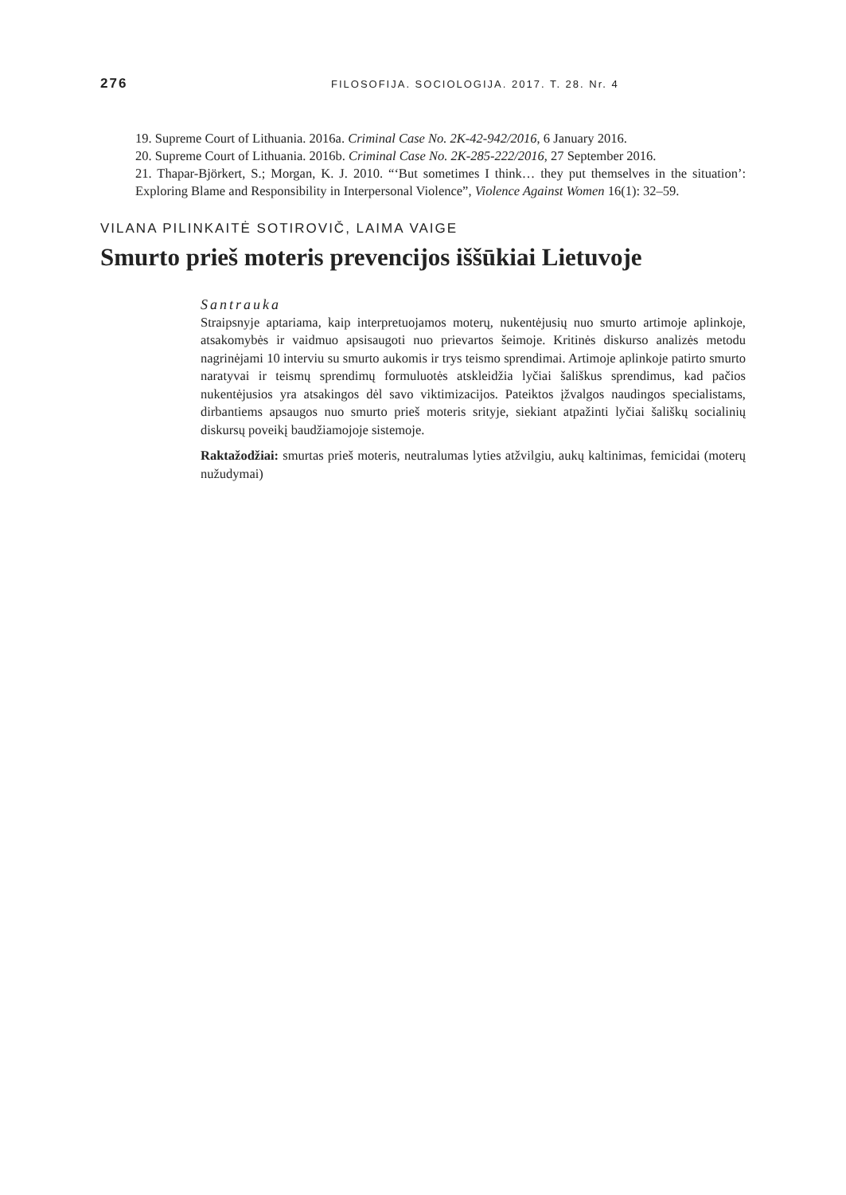276 FILOSOFIJA. SOCIOLOGIJA. 2017. T. 28. Nr. 4
19. Supreme Court of Lithuania. 2016a. Criminal Case No. 2K-42-942/2016, 6 January 2016.
20. Supreme Court of Lithuania. 2016b. Criminal Case No. 2K-285-222/2016, 27 September 2016.
21. Thapar-Björkert, S.; Morgan, K. J. 2010. “‘But sometimes I think… they put themselves in the situation’: Exploring Blame and Responsibility in Interpersonal Violence”, Violence Against Women 16(1): 32–59.
VILANA PILINKAITĖ SOTIROVIČ, LAIMA VAIGE
Smurto prieš moteris prevencijos iššūkiai Lietuvoje
Santrauka
Straipsnyje aptariama, kaip interpretuojamos moterų, nukentėjusių nuo smurto artimoje aplinkoje, atsakomybės ir vaidmuo apsisaugoti nuo prievartos šeimoje. Kritinės diskurso analizės metodu nagrinėjami 10 interviu su smurto aukomis ir trys teismo sprendimai. Artimoje aplinkoje patirto smurto naratyvai ir teismų sprendimų formuluotės atskleidžia lyčiai šališkus sprendimus, kad pačios nukentėjusios yra atsakingos dėl savo viktimizacijos. Pateiktos įžvalgos naudingos specialistams, dirbantiems apsaugos nuo smurto prieš moteris srityje, siekiant atpažinti lyčiai šališkų socialinių diskursų poveikį baudžiamojoje sistemoje.
Raktažodžiai: smurtas prieš moteris, neutralumas lyties atžvilgiu, aukų kaltinimas, femicidai (moterų nužudymai)